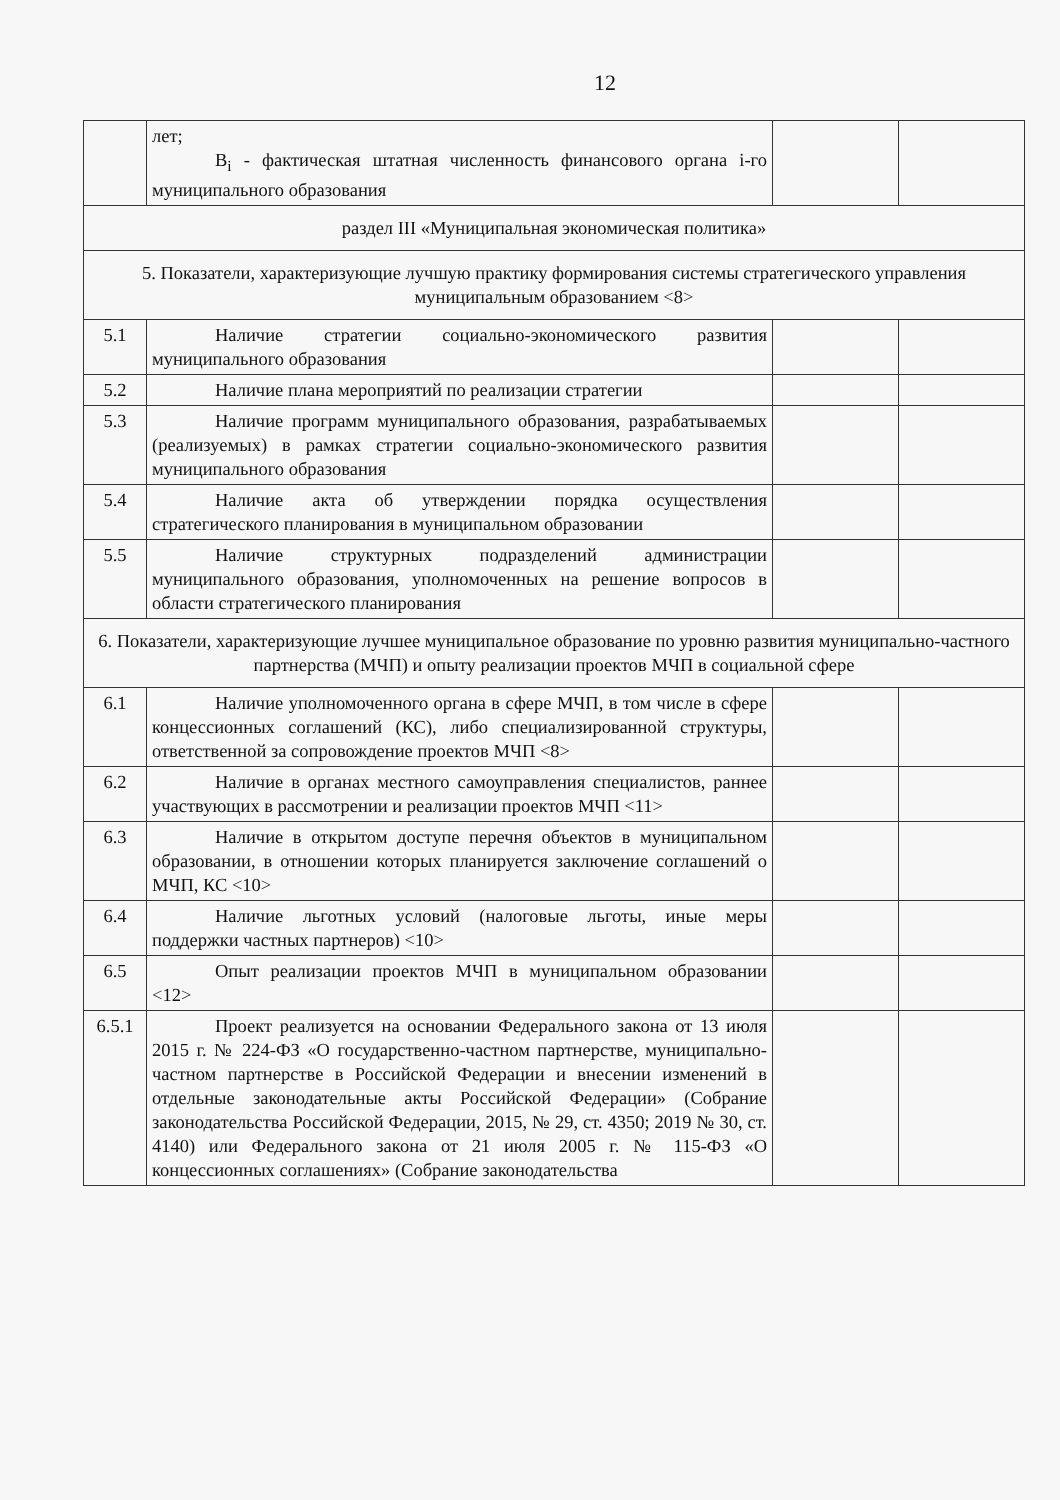12
| | лет; B<sub>i</sub> - фактическая штатная численность финансового органа i-го муниципального образования | | |
| раздел III «Муниципальная экономическая политика» | | | |
| 5. Показатели, характеризующие лучшую практику формирования системы стратегического управления муниципальным образованием <8> | | | |
| 5.1 | Наличие стратегии социально-экономического развития муниципального образования | | |
| 5.2 | Наличие плана мероприятий по реализации стратегии | | |
| 5.3 | Наличие программ муниципального образования, разрабатываемых (реализуемых) в рамках стратегии социально-экономического развития муниципального образования | | |
| 5.4 | Наличие акта об утверждении порядка осуществления стратегического планирования в муниципальном образовании | | |
| 5.5 | Наличие структурных подразделений администрации муниципального образования, уполномоченных на решение вопросов в области стратегического планирования | | |
| 6. Показатели, характеризующие лучшее муниципальное образование по уровню развития муниципально-частного партнерства (МЧП) и опыту реализации проектов МЧП в социальной сфере | | | |
| 6.1 | Наличие уполномоченного органа в сфере МЧП, в том числе в сфере концессионных соглашений (КС), либо специализированной структуры, ответственной за сопровождение проектов МЧП <8> | | |
| 6.2 | Наличие в органах местного самоуправления специалистов, раннее участвующих в рассмотрении и реализации проектов МЧП <11> | | |
| 6.3 | Наличие в открытом доступе перечня объектов в муниципальном образовании, в отношении которых планируется заключение соглашений о МЧП, КС <10> | | |
| 6.4 | Наличие льготных условий (налоговые льготы, иные меры поддержки частных партнеров) <10> | | |
| 6.5 | Опыт реализации проектов МЧП в муниципальном образовании <12> | | |
| 6.5.1 | Проект реализуется на основании Федерального закона от 13 июля 2015 г. № 224-ФЗ «О государственно-частном партнерстве, муниципально-частном партнерстве в Российской Федерации и внесении изменений в отдельные законодательные акты Российской Федерации» (Собрание законодательства Российской Федерации, 2015, № 29, ст. 4350; 2019 № 30, ст. 4140) или Федерального закона от 21 июля 2005 г. № 115-ФЗ «О концессионных соглашениях» (Собрание законодательства | | |